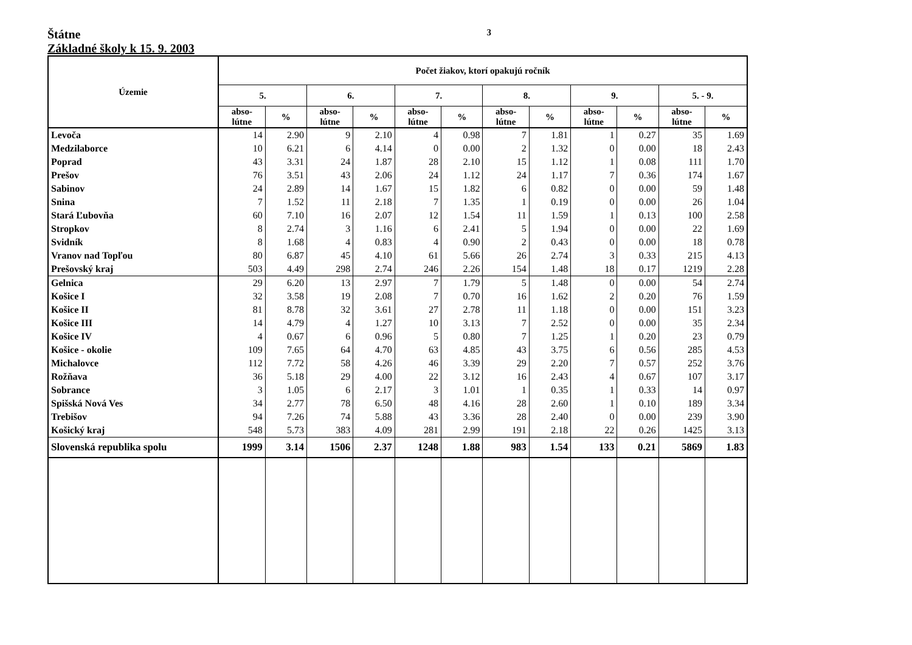Štátne
Základné školy k 15. 9. 2003
3
| Územie | Počet žiakov, ktorí opakujú ročník | | | | | | | | | | | |
| --- | --- | --- | --- | --- | --- | --- | --- | --- | --- | --- | --- | --- |
| | 5. | | 6. | | 7. | | 8. | | 9. | | 5. - 9. | |
| | abso- lútne | % | abso- lútne | % | abso- lútne | % | abso- lútne | % | abso- lútne | % | abso- lútne | % |
| Levoča | 14 | 2.90 | 9 | 2.10 | 4 | 0.98 | 7 | 1.81 | 1 | 0.27 | 35 | 1.69 |
| Medzilaborce | 10 | 6.21 | 6 | 4.14 | 0 | 0.00 | 2 | 1.32 | 0 | 0.00 | 18 | 2.43 |
| Poprad | 43 | 3.31 | 24 | 1.87 | 28 | 2.10 | 15 | 1.12 | 1 | 0.08 | 111 | 1.70 |
| Prešov | 76 | 3.51 | 43 | 2.06 | 24 | 1.12 | 24 | 1.17 | 7 | 0.36 | 174 | 1.67 |
| Sabinov | 24 | 2.89 | 14 | 1.67 | 15 | 1.82 | 6 | 0.82 | 0 | 0.00 | 59 | 1.48 |
| Snina | 7 | 1.52 | 11 | 2.18 | 7 | 1.35 | 1 | 0.19 | 0 | 0.00 | 26 | 1.04 |
| Stará Ľubovňa | 60 | 7.10 | 16 | 2.07 | 12 | 1.54 | 11 | 1.59 | 1 | 0.13 | 100 | 2.58 |
| Stropkov | 8 | 2.74 | 3 | 1.16 | 6 | 2.41 | 5 | 1.94 | 0 | 0.00 | 22 | 1.69 |
| Svidník | 8 | 1.68 | 4 | 0.83 | 4 | 0.90 | 2 | 0.43 | 0 | 0.00 | 18 | 0.78 |
| Vranov nad Topľou | 80 | 6.87 | 45 | 4.10 | 61 | 5.66 | 26 | 2.74 | 3 | 0.33 | 215 | 4.13 |
| Prešovský kraj | 503 | 4.49 | 298 | 2.74 | 246 | 2.26 | 154 | 1.48 | 18 | 0.17 | 1219 | 2.28 |
| Gelnica | 29 | 6.20 | 13 | 2.97 | 7 | 1.79 | 5 | 1.48 | 0 | 0.00 | 54 | 2.74 |
| Košice I | 32 | 3.58 | 19 | 2.08 | 7 | 0.70 | 16 | 1.62 | 2 | 0.20 | 76 | 1.59 |
| Košice II | 81 | 8.78 | 32 | 3.61 | 27 | 2.78 | 11 | 1.18 | 0 | 0.00 | 151 | 3.23 |
| Košice III | 14 | 4.79 | 4 | 1.27 | 10 | 3.13 | 7 | 2.52 | 0 | 0.00 | 35 | 2.34 |
| Košice IV | 4 | 0.67 | 6 | 0.96 | 5 | 0.80 | 7 | 1.25 | 1 | 0.20 | 23 | 0.79 |
| Košice - okolie | 109 | 7.65 | 64 | 4.70 | 63 | 4.85 | 43 | 3.75 | 6 | 0.56 | 285 | 4.53 |
| Michalovce | 112 | 7.72 | 58 | 4.26 | 46 | 3.39 | 29 | 2.20 | 7 | 0.57 | 252 | 3.76 |
| Rožňava | 36 | 5.18 | 29 | 4.00 | 22 | 3.12 | 16 | 2.43 | 4 | 0.67 | 107 | 3.17 |
| Sobrance | 3 | 1.05 | 6 | 2.17 | 3 | 1.01 | 1 | 0.35 | 1 | 0.33 | 14 | 0.97 |
| Spišská Nová Ves | 34 | 2.77 | 78 | 6.50 | 48 | 4.16 | 28 | 2.60 | 1 | 0.10 | 189 | 3.34 |
| Trebišov | 94 | 7.26 | 74 | 5.88 | 43 | 3.36 | 28 | 2.40 | 0 | 0.00 | 239 | 3.90 |
| Košický kraj | 548 | 5.73 | 383 | 4.09 | 281 | 2.99 | 191 | 2.18 | 22 | 0.26 | 1425 | 3.13 |
| Slovenská republika spolu | 1999 | 3.14 | 1506 | 2.37 | 1248 | 1.88 | 983 | 1.54 | 133 | 0.21 | 5869 | 1.83 |